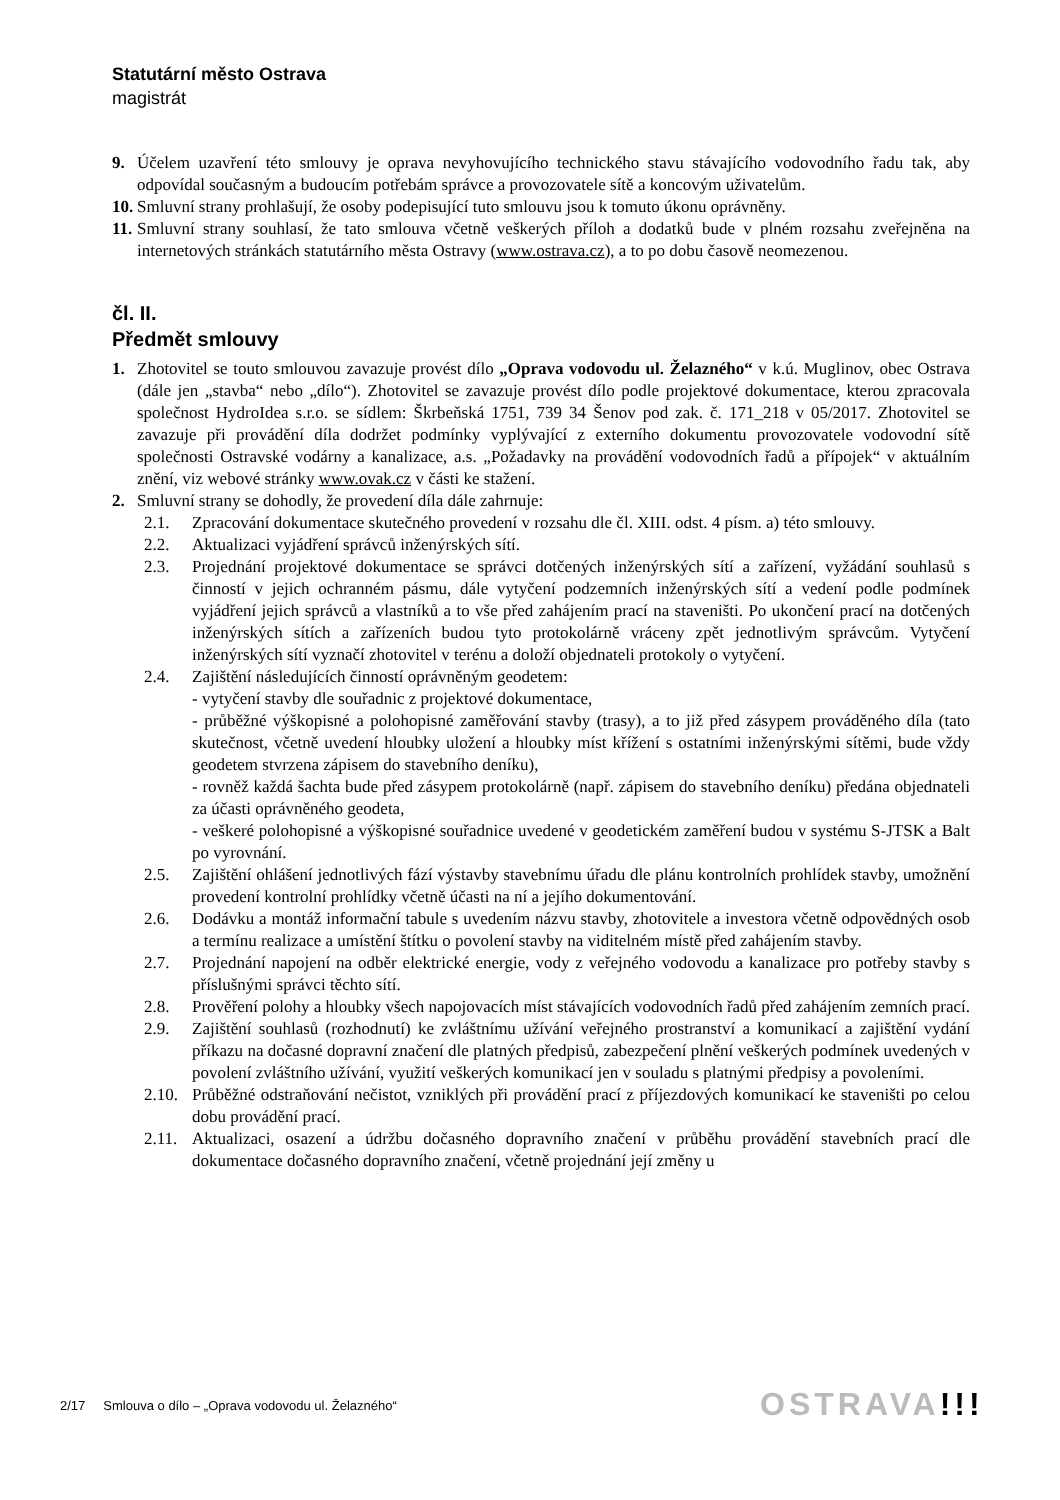Statutární město Ostrava
magistrát
9. Účelem uzavření této smlouvy je oprava nevyhovujícího technického stavu stávajícího vodovodního řadu tak, aby odpovídal současným a budoucím potřebám správce a provozovatele sítě a koncovým uživatelům.
10. Smluvní strany prohlašují, že osoby podepisující tuto smlouvu jsou k tomuto úkonu oprávněny.
11. Smluvní strany souhlasí, že tato smlouva včetně veškerých příloh a dodatků bude v plném rozsahu zveřejněna na internetových stránkách statutárního města Ostravy (www.ostrava.cz), a to po dobu časově neomezenou.
čl. II.
Předmět smlouvy
1. Zhotovitel se touto smlouvou zavazuje provést dílo „Oprava vodovodu ul. Želazného“ v k.ú. Muglinov, obec Ostrava (dále jen „stavba“ nebo „dílo“). Zhotovitel se zavazuje provést dílo podle projektové dokumentace, kterou zpracovala společnost HydroIdea s.r.o. se sídlem: Škrbeňská 1751, 739 34 Šenov pod zak. č. 171_218 v 05/2017. Zhotovitel se zavazuje při provádění díla dodržet podmínky vyplývající z externího dokumentu provozovatele vodovodní sítě společnosti Ostravské vodárny a kanalizace, a.s. „Požadavky na provádění vodovodních řadů a přípojek“ v aktuálním znění, viz webové stránky www.ovak.cz v části ke stažení.
2. Smluvní strany se dohodly, že provedení díla dále zahrnuje:
2.1. Zpracování dokumentace skutečného provedení v rozsahu dle čl. XIII. odst. 4 písm. a) této smlouvy.
2.2. Aktualizaci vyjádření správců inženýrských sítí.
2.3. Projednání projektové dokumentace se správci dotčených inženýrských sítí a zařízení, vyžádání souhlasů s činností v jejich ochranném pásmu, dále vytyčení podzemních inženýrských sítí a vedení podle podmínek vyjádření jejich správců a vlastníků a to vše před zahájením prací na staveništi. Po ukončení prací na dotčených inženýrských sítích a zařízeních budou tyto protokolárně vráceny zpět jednotlivým správcům. Vytyčení inženýrských sítí vyznačí zhotovitel v terénu a doloží objednateli protokoly o vytyčení.
2.4. Zajištění následujících činností oprávněným geodetem:
- vytyčení stavby dle souřadnic z projektové dokumentace,
- průběžné výškopisné a polohopisné zaměřování stavby (trasy), a to již před zásypem prováděného díla (tato skutečnost, včetně uvedení hloubky uložení a hloubky míst křížení s ostatními inženýrskými sítěmi, bude vždy geodetem stvrzena zápisem do stavebního deníku),
- rovněž každá šachta bude před zásypem protokolárně (např. zápisem do stavebního deníku) předána objednateli za účasti oprávněného geodeta,
- veškeré polohopisné a výškopisné souřadnice uvedené v geodetickém zaměření budou v systému S-JTSK a Balt po vyrovnání.
2.5. Zajištění ohlášení jednotlivých fází výstavby stavebnímu úřadu dle plánu kontrolních prohlídek stavby, umožnění provedení kontrolní prohlídky včetně účasti na ní a jejího dokumentování.
2.6. Dodávku a montáž informační tabule s uvedením názvu stavby, zhotovitele a investora včetně odpovědných osob a termínu realizace a umístění štítku o povolení stavby na viditelném místě před zahájením stavby.
2.7. Projednání napojení na odběr elektrické energie, vody z veřejného vodovodu a kanalizace pro potřeby stavby s příslušnými správci těchto sítí.
2.8. Prověření polohy a hloubky všech napojovacích míst stávajících vodovodních řadů před zahájením zemních prací.
2.9. Zajištění souhlasů (rozhodnutí) ke zvláštnímu užívání veřejného prostranství a komunikací a zajištění vydání příkazu na dočasné dopravní značení dle platných předpisů, zabezpečení plnění veškerých podmínek uvedených v povolení zvláštního užívání, využití veškerých komunikací jen v souladu s platnými předpisy a povoleními.
2.10. Průběžné odstraňování nečistot, vzniklých při provádění prací z příjezdových komunikací ke staveništi po celou dobu provádění prací.
2.11. Aktualizaci, osazení a údržbu dočasného dopravního značení v průběhu provádění stavebních prací dle dokumentace dočasného dopravního značení, včetně projednání její změny u
2/17 Smlouva o dílo – „Oprava vodovodu ul. Želazného“
OSTRAVA!!!